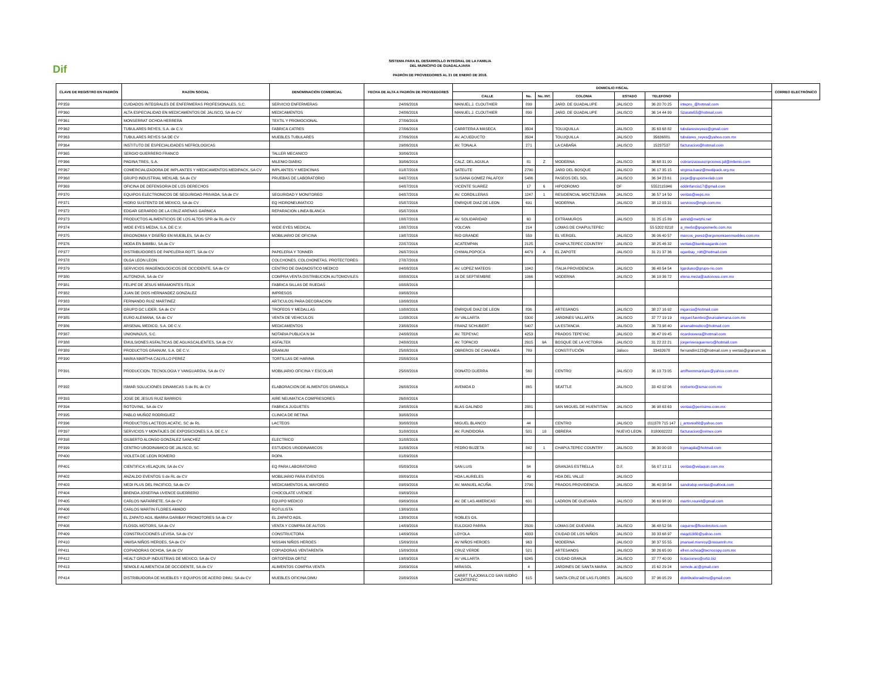Dif
SISTEMA PARA EL DESARROLLO INTEGRAL DE LA FAMILIA
DEL MUNICIPIO DE GUADALAJARA
PADRÓN DE PROVEEDORES AL 31 DE ENERO DE 2018.
| CLAVE DE REGISTRO EN PADRÓN | RAZON SOCIAL | DENOMINACIÓN COMERCIAL | FECHA DE ALTA A PADRÓN DE PROVEEDORES | DOMICILIO FISCAL | | | | | | | CORREO ELECTRÓNICO |
| --- | --- | --- | --- | --- | --- | --- | --- | --- | --- | --- | --- |
| | | | | CALLE | No. | No. INT. | COLONIA | ESTADO | TELEFONO | | |
| PP359 | CUIDADOS INTEGRALES DE ENFERMERAS PROFESIONALES, S.C. | SERVICIO ENFERMERAS | 24/06/2016 | MANUEL J. CLOUTHIER | 899 | | JARD. DE GUADALUPE | JALISCO | 36 20 70 25 | intepro_@hotmail.com | |
| PP360 | ALTA ESPECIALIDAD EN MEDICAMENTOS DE JALISCO, SA de CV | MEDICAMENTOS | 24/06/2016 | MANUEL J. CLOUTHIER | 899 | | JARD. DE GUADALUPE | JALISCO | 36 14 44 99 | Szarate55@hotmail.com | |
| PP361 | MONSERRAT OCHOA HERRERA | TEXTIL Y PROMOCIONAL | 27/06/2016 | | | | | | | | |
| PP362 | TUBULARES REYES, S.A. de C.V. | FABRICA CATRES | 27/06/2016 | CARRTERA A MASECA | 3504 | | TOLUQUILLA | JALISCO | 35 63 68 82 | tubularesreyess@gmail.com | |
| PP363 | TUBULARES REYES SA DE CV | MUEBLES TUBULARES | 27/06/2016 | AV. ACUEDUCTO | 3504 | | TOLUQUILLA | JALISCO | 35636881 | tubulares_reyes@yahoo.com.mx | |
| PP364 | INSTITUTO DE ESPECIALIDADES NEFROLOGICAS | | 29/06/2016 | AV. TONALA | 271 | | LA CABAÑA | JALISCO | 15237537 | facturacion@hotmail.com | |
| PP365 | SERGIO GUERRERO FRANCO | TALLER MECANICO | 30/06/2016 | | | | | | | | |
| PP366 | PAGINA TRES, S.A. | MILENIO DIARIO | 30/06/2016 | CALZ. DEL AGUILA | 81 | Z | MODERNA | JALISCO | 36 68 31 00 | cobranzassuscripciones.jal@milenio.com | |
| PP367 | COMERCIALIZADORA DE IMPLANTES Y MEDICAMENTOS MEDIPACK, SA CV | IMPLANTES Y MEDICINAS | 01/07/2016 | SATELITE | 2790 | | JARD DEL BOSQUE | JALISCO | 36 17 35 15 | virginia.baez@medipack.org.mx | |
| PP368 | GRUPO INDUSTRIAL MEXLAB, SA de CV | PRUEBAS DE LABORATORIO | 04/07/2016 | SUSANA GOMEZ PALAFOX | 5486 | | PASEOS DEL SOL | JALISCO | 36 34 23 61 | jorge@grupomexlab.com | |
| PP369 | OFICINA DE DEFENSORIA DE LOS DERECHOS | | 04/07/2016 | VICENTE SUAREZ | 17 | 6 | HIPODROMO | DF | 5552115946 | oddinfancia17@gmail.com | |
| PP370 | EQUIPOS ELECTRONICOS DE SEGURIDAD PRIVADA, SA de CV | SEGURIDAD Y MONITOREO | 04/07/2016 | AV. CORDILLERAS | 1247 | 1 | RESIDENCIAL MOCTEZUMA | JALISCO | 36 57 14 50 | ventas@eeps.mx | |
| PP371 | HIDRO SUSTENTO DE MEXICO, SA de CV | EQ HIDRONEUMATICO | 05/07/2016 | ENRIQUE DIAZ DE LEON | 691 | | MODERNA | JALISCO | 38 12 03 31 | servicios@mgb.com.mx | |
| PP372 | EDGAR GERARDO DE LA CRUZ ARENAS GARNICA | REPARACION LINEA BLANCA | 05/07/2016 | | | | | | | | |
| PP373 | PRODUCTOS ALIMENTICIOS DE LOS ALTOS SPR de RL de CV | | 18/07/2016 | AV. SOLIDARIDAD | 60 | | EXTRAMUROS | JALISCO | 31 25 15 89 | astrid@metzhi.net | |
| PP374 | WIDE EYES MEDIA, S.A. DE C.V. | WIDE EYES MEDICAL | 18/07/2016 | VOLCAN | 214 | | LOMAS DE CHAPULTEPEC | | 55 5202 8218 | a_merlo@grupomerlo.com.mx | |
| PP375 | ERGONOMIA Y DISEÑO EN MUEBLES, SA de CV | MOBILIARIO DE OFICINA | 19/07/2016 | RIO GRANDE | 559 | | EL VERGEL | JALISCO | 36 06 40 57 | marcos_perez@ergonomiaenmuebles.com.mx | |
| PP376 | MODA EN BAMBU, SA de CV | | 22/07/2016 | ACATEMPAN | 2125 | | CHAPULTEPEC COUNTRY | JALISCO | 38 25 46 32 | ventas@bambuaganik.com | |
| PP377 | DISTRIBUIDORES DE PAPELERIA ROTT, SA de CV | PAPELERIA Y TONNER | 26/07/2016 | CHIMALPOPOCA | 4479 | A | EL ZAPOTE | JALISCO | 31 21 37 36 | ogaribay_rott@hotmail.com | |
| PP378 | OLGA LEON LEON | COLCHONES, COLCHONETAS, PROTECTORES | 27/07/2016 | | | | | | | | |
| PP379 | SERVICIOS IMAGENOLOGICOS DE OCCIDENTE, SA de CV | CENTRO DE DIAGNOSTICO MEDICO | 04/08/2016 | AV. LOPEZ MATEOS | 1042 | | ITALIA PROVIDENCIA | JALISCO | 36 48 54 54 | lgarduno@grupo-rio.com | |
| PP380 | AUTONOVA, SA de CV | COMPRA VENTA DISTRIBUCION AUTOMOVILES | 08/08/2016 | 16 DE SEPTIEMBRE | 1066 | | MODERNA | JALISCO | 36 19 36 72 | elena.meza@autonova.com.mx | |
| PP381 | FELIPE DE JESUS MIRAMONTES FELIX | FABRICA SILLAS DE RUEDAS | 08/08/2016 | | | | | | | | |
| PP382 | JUAN DE DIOS HERNANDEZ GONZALEZ | IMPRESOS | 09/08/2016 | | | | | | | | |
| PP383 | FERNANDO RUIZ MARTINEZ | ARTICULOS PARA DECORACION | 10/08/2016 | | | | | | | | |
| PP384 | GRUPO GC LIDER, SA de CV | TROFEOS Y MEDALLAS | 10/08/2016 | ENRIQUE DIAZ DE LEON | 836 | | ARTESANOS | JALISCO | 38 27 16 92 | mgarcia@hotmail.com | |
| PP385 | EURO ALEMANA, SA de CV | VENTA DE VEHICULOS | 11/08/2016 | AV VALLARTA | 5300 | | JARDINES VALLARTA | JALISCO | 37 77 19 19 | miguel.fuentes@euroalemana.com.mx | |
| PP386 | ARSENAL MEDICO, S.A. DE C.V. | MEDICAMENTOS | 23/08/2016 | FRANZ SCHUBERT | 5407 | | LA ESTANCIA | JALISCO | 36 73 98 40 | arsenalmedico@hotmail.com | |
| PP387 | UNIONINJUS, S.C. | NOTARIA PUBLICA N 34 | 24/08/2016 | AV. TEPEYAC | 4253 | | PRADOS TEPEYAC | JALISCO | 36 47 09 45 | ricardosvera@hotmail.com | |
| PP388 | EMULSIONES ASFALTICAS DE AGUASCALIENTES, SA de CV | ASFALTEK | 24/08/2016 | AV. TOPACIO | 2915 | 9A | BOSQUE DE LA VICTORIA | JALISCO | 31 22 22 21 | jorgeriveraguerrero@hotmail.com | |
| PP389 | PRODUCTOS GRANUM, S.A. DE C.V. | GRANUM | 25/08/2016 | OBREROS DE CANANEA | 789 | | CONSTITUCIÓN | Jalisco | 33432678 | fernandlm123@hotmail.com y ventas@granum.ws | |
| PP390 | MARIA MARTHA CALVILLO PEREZ | TORTILLAS DE HARINA | 25/08/2016 | | | | | | | | |
| PP391 | PRODUCCION, TECNOLOGIA Y VANGUARDIA, SA de CV | MOBILIARIO OFICINA Y ESCOLAR | 25/08/2016 | DONATO GUERRA | 560 | | CENTRO | JALISCO | 36 13 73 05 | amfhermmanluxe@yahoo.com.mx | |
| PP392 | ISMAR SOLUCIONES DINAMICAS S de RL de CV | ELABORACION DE ALIMENTOS GRANOLA | 26/08/2016 | AVENIDA D | 865 | | SEATTLE | JALISCO | 33 42 02 06 | norberto@ismar.com.mx | |
| PP393 | JOSE DE JESUS RUIZ BARRIOS | AIRE NEUMATICA COMPRESORES | 26/08/2016 | | | | | | | | |
| PP394 | ROTOVINIL, SA de CV | FABRICA JUGUETES | 29/08/2016 | BLAS GALINDO | 2881 | | SAN MIGUEL DE HUENTITAN | JALISCO | 36 98 63 63 | ventas@perrisimo.com.mx | |
| PP395 | PABLO MUÑOZ RODRIGUEZ | CLINICA DE RETINA | 30/08/2016 | | | | | | | | |
| PP396 | PRODUCTOS LACTEOS ACATIC, SC de RL | LACTEOS | 30/08/2016 | MIGUEL BLANCO | 44 | | CENTRO | JALISCO | (01)378 715 147 | j_antonio80@yahoo.com | |
| PP397 | SERVICIOS Y MONTAJES DE EXPOSICIONES S.A. DE C.V. | | 31/08/2016 | AV. FUNDIDORA | 501 | 10 | OBRERA | NUEVO LEON | 8180002222 | facturacion@ormex.com | |
| PP398 | GILBERTO ALONSO GONZALEZ SANCHEZ | ELECTRICO | 31/08/2016 | | | | | | | | |
| PP399 | CENTRO URODINAMICO DE JALISCO, SC | ESTUDIOS URODINAMICOS | 31/08/2016 | PEDRO BUZETA | 842 | 1 | CHAPULTEPEC COUNTRY | JALISCO | 36 30 00 03 | lcpmagda@hotmail.com | |
| PP400 | VIOLETA DE LEON ROMERO | ROPA | 01/09/2016 | | | | | | | | |
| PP401 | CIENTIFICA VELAQUIN, SA de CV | EQ PARA LABORATORIO | 05/09/2016 | SAN LUIS | 84 | | GRANJAS ESTRELLA | D.F. | 56 07 13 11 | ventas@velaquin.com.mx | |
| PP402 | ANZALDO EVENTOS S de RL de CV | MOBILIARIO PARA EVENTOS | 08/09/2016 | HDA LAURELES | 49 | | HDA DEL VALLE | JALISCO | | | |
| PP403 | MEDI PLUS DEL PACIFICO, SA de CV | MEDICAMENTOS AL MAYOREO | 09/09/2016 | AV. MANUEL ACUÑA | 2790 | | PRADOS PROVIDENCIA | JALISCO | 36 40 38 54 | sandralop.ventas@outlook.com | |
| PP404 | BRENDA JOSEFINA UVENCE GUERRERO | CHOCOLATE UVENCE | 09/09/2016 | | | | | | | | |
| PP405 | CARLOS NAFARRETE, SA de CV | EQUIPO MEDICO | 09/09/2016 | AV. DE LAS AMERICAS | 601 | | LADRON DE GUEVARA | JALISCO | 36 69 98 00 | martin.rouret@gmail.com | |
| PP406 | CARLOS MARTIN FLORES AMADO | ROTULISTA | 13/09/2016 | | | | | | | | |
| PP407 | EL ZAPATO AGIL IBARRA GARIBAY PROMOTORES SA de CV | EL ZAPATO AGIL | 13/09/2016 | ROBLES GIL | | | | | | | |
| PP408 | FLOSOL MOTORS, SA de CV | VENTA Y COMPRA DE AUTOS | 14/09/2016 | EULOGIO PARRA | 2500 | | LOMAS DE GUEVARA | JALISCO | 36 48 52 56 | caguirre@flosolmotors.com | |
| PP409 | CONSTRUCCIONES LEVISA, SA de CV | CONSTRUCTORA | 14/09/2016 | LOYOLA | 4333 | | CIUDAD DE LOS NIÑOS | JALISCO | 33 33 68 97 | magd1980@yahoo.com | |
| PP410 | VAMSA NIÑOS HEROES, SA de CV | NISSAN NIÑOS HEROES | 15/09/2016 | AV NIÑOS HEROES | 963 | | MODERNA | JALISCO | 38 37 55 55 | jmanuel.monroy@nissannh.mx | |
| PP411 | COPIADORAS OCHOA, SA de CV | COPIADORAS VENTARENTA | 15/09/2016 | CRUZ VERDE | 521 | | ARTESANOS | JALISCO | 38 26 65 00 | efren.ochoa@tecnocopy.com.mx | |
| PP412 | HEALT GROUP INDUSTRIAS DE MEXICO, SA de CV | ORTOPEDIA ORTIZ | 19/09/2016 | AV VALLARTA | 6245 | | CIUDAD GRANJA | JALISCO | 37 77 40 00 | licitaciones@ortiz.biz | |
| PP413 | SEMOLE ALIMENTICIA DE OCCIDENTE, SA de CV | ALIMENTOS COMPRA VENTA | 20/09/2016 | MIRASOL | 4 | | JARDINES DE SANTA MARIA | JALISCO | 15 62 29 24 | semole.ac@gmail.com | |
| PP414 | DISTRIBUIDORA DE MUEBLES Y EQUIPOS DE ACERO DIMU, SA de CV | MUEBLES OFICINA DIMU | 20/09/2016 | CARRT TLAJOMULCO SAN ISIDRO MAZATEPEC | 615 | | SANTA CRUZ DE LAS FLORES | JALISCO | 37 96 05 29 | distribuidoradimu@gmail.com | |